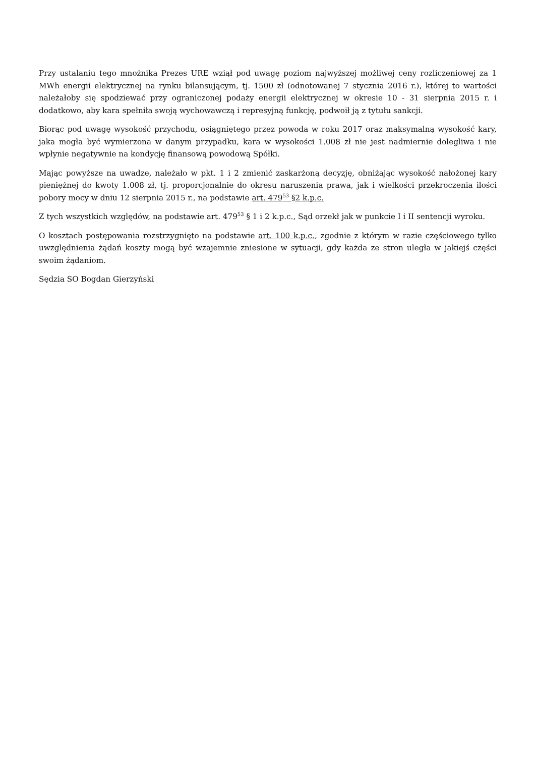Przy ustalaniu tego mnożnika Prezes URE wziął pod uwagę poziom najwyższej możliwej ceny rozliczeniowej za 1 MWh energii elektrycznej na rynku bilansującym, tj. 1500 zł (odnotowanej 7 stycznia 2016 r.), której to wartości należałoby się spodziewać przy ograniczonej podaży energii elektrycznej w okresie 10 - 31 sierpnia 2015 r. i dodatkowo, aby kara spełniła swoją wychowawczą i represyjną funkcję, podwoił ją z tytułu sankcji.
Biorąc pod uwagę wysokość przychodu, osiągniętego przez powoda w roku 2017 oraz maksymalną wysokość kary, jaka mogła być wymierzona w danym przypadku, kara w wysokości 1.008 zł nie jest nadmiernie dolegliwa i nie wpłynie negatywnie na kondycję finansową powodową Spółki.
Mając powyższe na uwadze, należało w pkt. 1 i 2 zmienić zaskarżoną decyzję, obniżając wysokość nałożonej kary pieniężnej do kwoty 1.008 zł, tj. proporcjonalnie do okresu naruszenia prawa, jak i wielkości przekroczenia ilości pobory mocy w dniu 12 sierpnia 2015 r., na podstawie art. 479<sup>53</sup> §2 k.p.c.
Z tych wszystkich względów, na podstawie art. 479<sup>53</sup> § 1 i 2 k.p.c., Sąd orzekł jak w punkcie I i II sentencji wyroku.
O kosztach postępowania rozstrzygnięto na podstawie art. 100 k.p.c., zgodnie z którym w razie częściowego tylko uwzględnienia żądań koszty mogą być wzajemnie zniesione w sytuacji, gdy każda ze stron uległa w jakiejś części swoim żądaniom.
Sędzia SO Bogdan Gierzyński